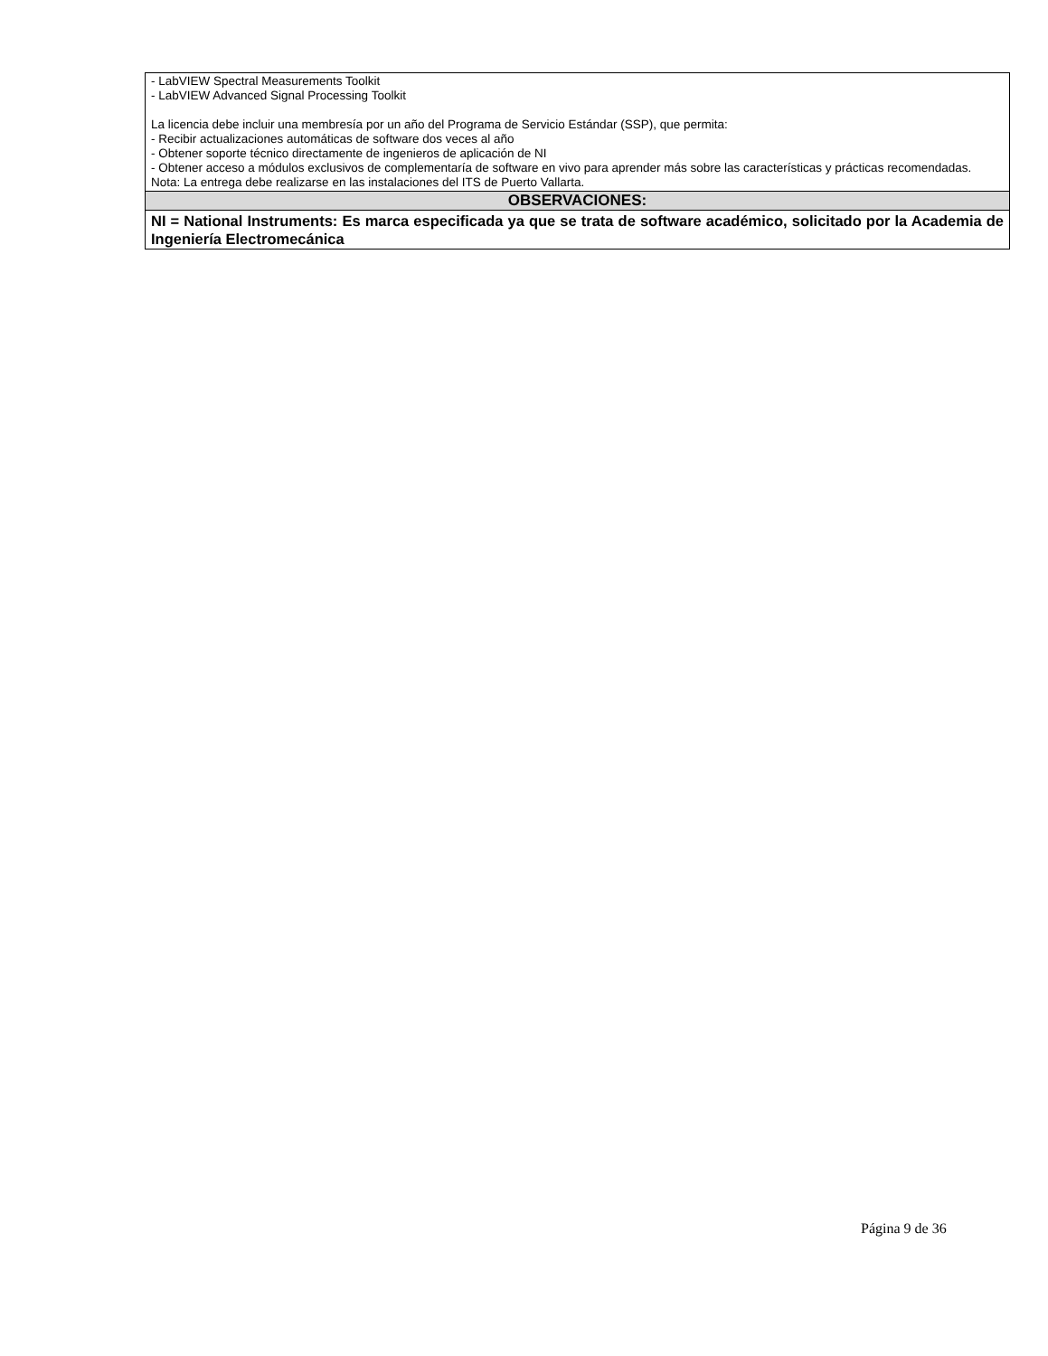| - LabVIEW Spectral Measurements Toolkit - LabVIEW Advanced Signal Processing Toolkit La licencia debe incluir una membresía por un año del Programa de Servicio Estándar (SSP), que permita: - Recibir actualizaciones automáticas de software dos veces al año - Obtener soporte técnico directamente de ingenieros de aplicación de NI - Obtener acceso a módulos exclusivos de complementaría de software en vivo para aprender más sobre las características y prácticas recomendadas. Nota: La entrega debe realizarse en las instalaciones del ITS de Puerto Vallarta. |
| OBSERVACIONES: |
| NI = National Instruments: Es marca especificada ya que se trata de software académico, solicitado por la Academia de Ingeniería Electromecánica |
Página 9 de 36